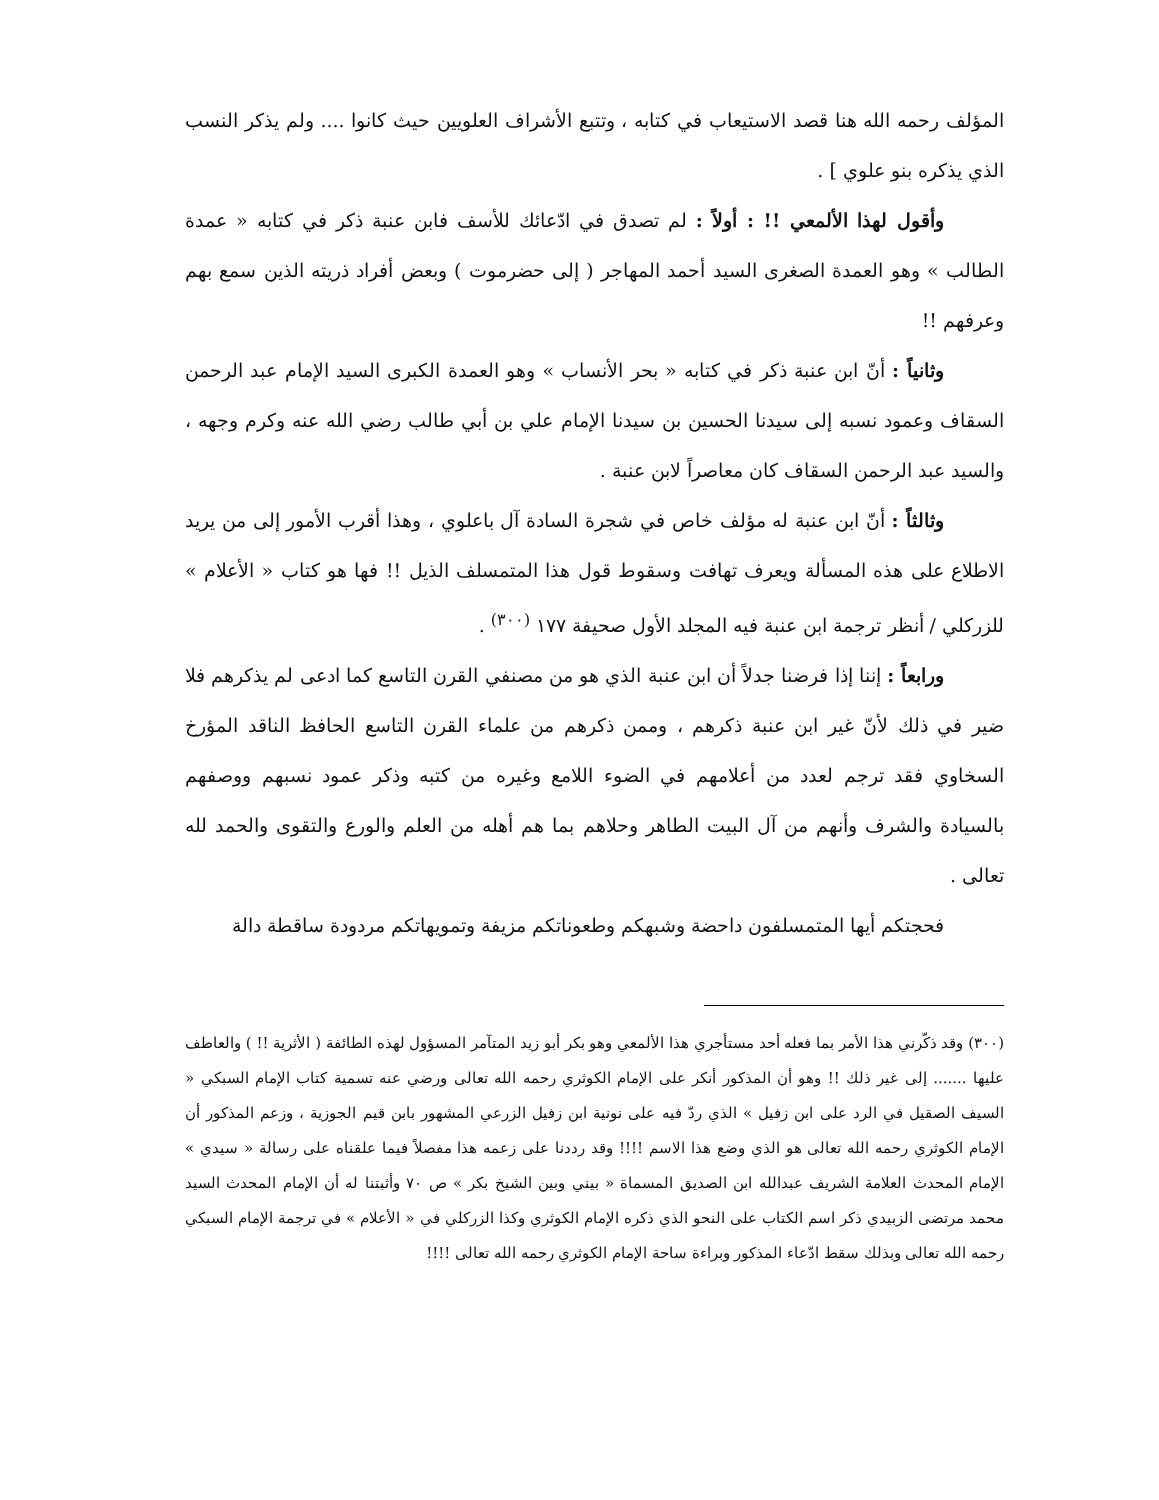المؤلف رحمه الله هنا قصد الاستيعاب في كتابه ، وتتبع الأشراف العلويين حيث كانوا .... ولم يذكر النسب الذي يذكره بنو علوي ] .
وأقول لهذا الألمعي !! : أولاً : لم تصدق في ادّعائك للأسف فابن عنبة ذكر في كتابه « عمدة الطالب » وهو العمدة الصغرى السيد أحمد المهاجر ( إلى حضرموت ) وبعض أفراد ذريته الذين سمع بهم وعرفهم !!
وثانياً : أنّ ابن عنبة ذكر في كتابه « بحر الأنساب » وهو العمدة الكبرى السيد الإمام عبد الرحمن السقاف وعمود نسبه إلى سيدنا الحسين بن سيدنا الإمام علي بن أبي طالب رضي الله عنه وكرم وجهه ، والسيد عبد الرحمن السقاف كان معاصراً لابن عنبة .
وثالثاً : أنّ ابن عنبة له مؤلف خاص في شجرة السادة آل باعلوي ، وهذا أقرب الأمور إلى من يريد الاطلاع على هذه المسألة ويعرف تهافت وسقوط قول هذا المتمسلف الذيل !! فها هو كتاب « الأعلام » للزركلي / أنظر ترجمة ابن عنبة فيه المجلد الأول صحيفة ١٧٧ <sup>(٣٠٠)</sup> .
ورابعاً : إننا إذا فرضنا جدلاً أن ابن عنبة الذي هو من مصنفي القرن التاسع كما ادعى لم يذكرهم فلا ضير في ذلك لأنّ غير ابن عنبة ذكرهم ، وممن ذكرهم من علماء القرن التاسع الحافظ الناقد المؤرخ السخاوي فقد ترجم لعدد من أعلامهم في الضوء اللامع وغيره من كتبه وذكر عمود نسبهم ووصفهم بالسيادة والشرف وأنهم من آل البيت الطاهر وحلاهم بما هم أهله من العلم والورع والتقوى والحمد لله تعالى .
فحجتكم أيها المتمسلفون داحضة وشبهكم وطعوناتكم مزيفة وتمويهاتكم مردودة ساقطة دالة
(٣٠٠) وقد ذكّرني هذا الأمر بما فعله أحد مستأجري هذا الألمعي وهو بكر أبو زيد المتآمر المسؤول لهذه الطائفة ( الأثرية !! ) والعاطف عليها ....... إلى غير ذلك !! وهو أن المذكور أنكر على الإمام الكوثري رحمه الله تعالى ورضي عنه تسمية كتاب الإمام السبكي « السيف الصقيل في الرد على ابن زفيل » الذي ردّ فيه على نونية ابن زفيل الزرعي المشهور بابن قيم الجوزية ، وزعم المذكور أن الإمام الكوثري رحمه الله تعالى هو الذي وضع هذا الاسم !!!! وقد رددنا على زعمه هذا مفصلاً فيما علقناه على رسالة « سيدي » الإمام المحدث العلامة الشريف عبدالله ابن الصديق المسماة « بيني وبين الشيخ بكر » ص ٧٠ وأثبتنا له أن الإمام المحدث السيد محمد مرتضى الزبيدي ذكر اسم الكتاب على النحو الذي ذكره الإمام الكوثري وكذا الزركلي في « الأعلام » في ترجمة الإمام السبكي رحمه الله تعالى وبذلك سقط ادّعاء المذكور وبراءة ساحة الإمام الكوثري رحمه الله تعالى !!!!